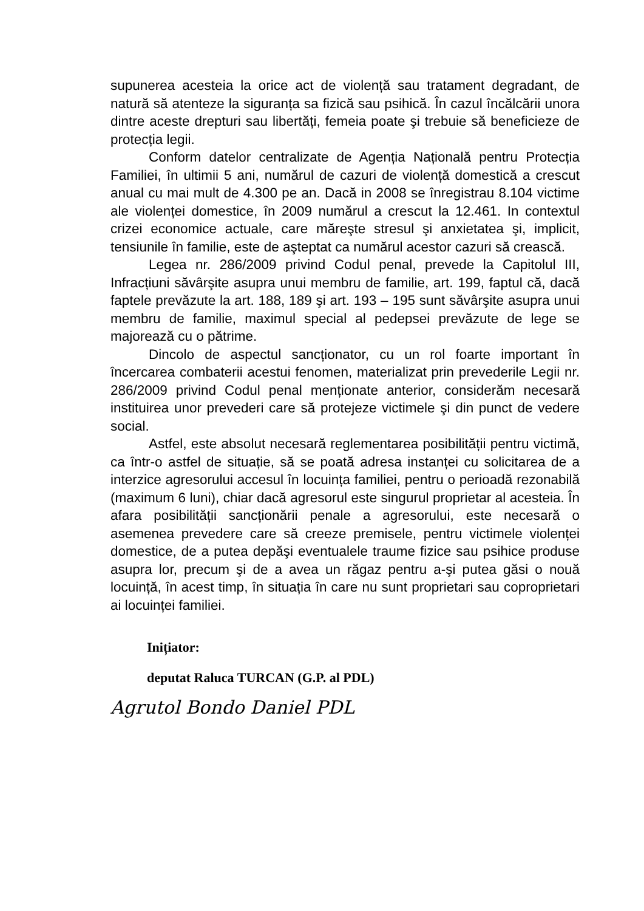supunerea acesteia la orice act de violență sau tratament degradant, de natură să atenteze la siguranța sa fizică sau psihică. În cazul încălcării unora dintre aceste drepturi sau libertăți, femeia poate şi trebuie să beneficieze de protecția legii.
Conform datelor centralizate de Agenția Națională pentru Protecția Familiei, în ultimii 5 ani, numărul de cazuri de violență domestică a crescut anual cu mai mult de 4.300 pe an. Dacă in 2008 se înregistrau 8.104 victime ale violenței domestice, în 2009 numărul a crescut la 12.461. In contextul crizei economice actuale, care măreşte stresul şi anxietatea şi, implicit, tensiunile în familie, este de aşteptat ca numărul acestor cazuri să crească.
Legea nr. 286/2009 privind Codul penal, prevede la Capitolul III, Infracțiuni săvârşite asupra unui membru de familie, art. 199, faptul că, dacă faptele prevăzute la art. 188, 189 şi art. 193 – 195 sunt săvârşite asupra unui membru de familie, maximul special al pedepsei prevăzute de lege se majorează cu o pătrime.
Dincolo de aspectul sancționator, cu un rol foarte important în încercarea combaterii acestui fenomen, materializat prin prevederile Legii nr. 286/2009 privind Codul penal menționate anterior, considerăm necesară instituirea unor prevederi care să protejeze victimele şi din punct de vedere social.
Astfel, este absolut necesară reglementarea posibilității pentru victimă, ca într-o astfel de situație, să se poată adresa instanței cu solicitarea de a interzice agresorului accesul în locuința familiei, pentru o perioadă rezonabilă (maximum 6 luni), chiar dacă agresorul este singurul proprietar al acesteia. În afara posibilității sancționării penale a agresorului, este necesară o asemenea prevedere care să creeze premisele, pentru victimele violenței domestice, de a putea depăşi eventualele traume fizice sau psihice produse asupra lor, precum şi de a avea un răgaz pentru a-şi putea găsi o nouă locuință, în acest timp, în situația în care nu sunt proprietari sau coproprietari ai locuinței familiei.
Inițiator:
deputat Raluca TURCAN (G.P. al PDL)
Agrutol Bondo Daniel PDL